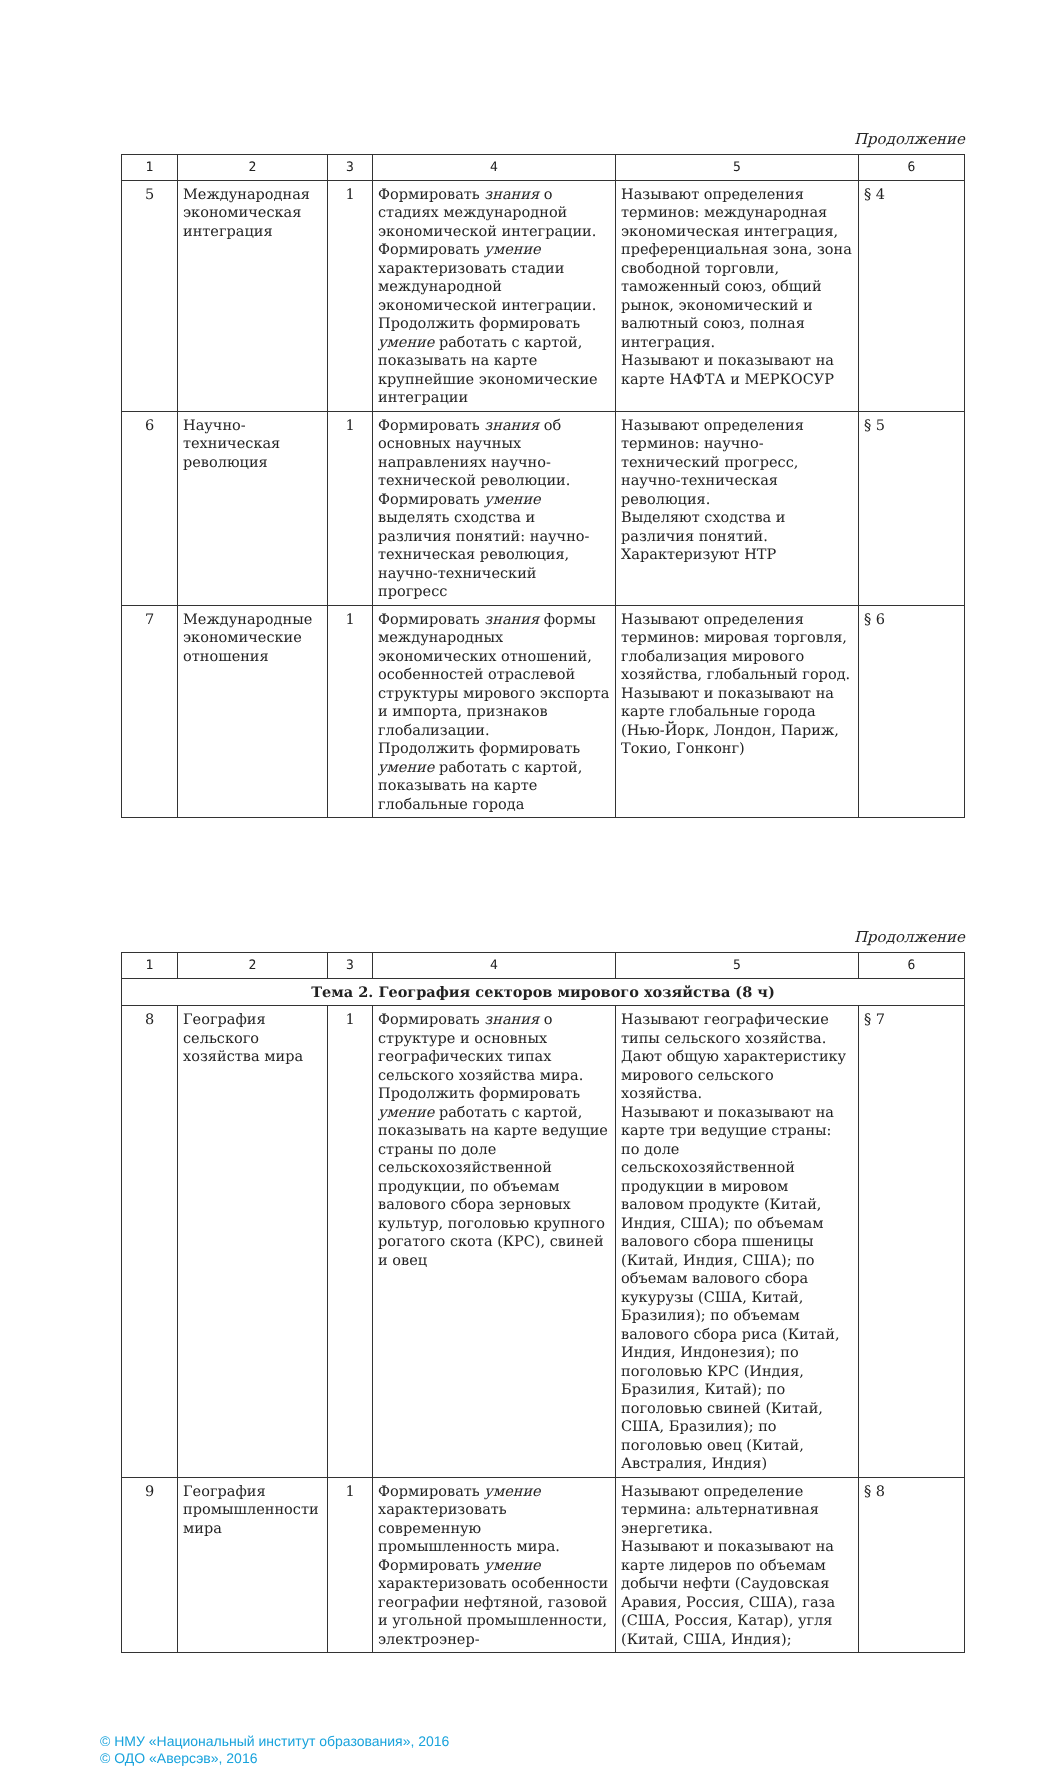Продолжение
| 1 | 2 | 3 | 4 | 5 | 6 |
| --- | --- | --- | --- | --- | --- |
| 5 | Международная экономическая интеграция | 1 | Формировать знания о стадиях международной экономической интеграции. Формировать умение характеризовать стадии международной экономической интеграции. Продолжить формировать умение работать с картой, показывать на карте крупнейшие экономические интеграции | Называют определения терминов: международная экономическая интеграция, преференциальная зона, зона свободной торговли, таможенный союз, общий рынок, экономический и валютный союз, полная интеграция. Называют и показывают на карте НАФТА и МЕРКОСУР | § 4 |
| 6 | Научно-техническая революция | 1 | Формировать знания об основных научных направлениях научно-технической революции. Формировать умение выделять сходства и различия понятий: научно-техническая революция, научно-технический прогресс | Называют определения терминов: научно-технический прогресс, научно-техническая революция. Выделяют сходства и различия понятий. Характеризуют НТР | § 5 |
| 7 | Международные экономические отношения | 1 | Формировать знания формы международных экономических отношений, особенностей отраслевой структуры мирового экспорта и импорта, признаков глобализации. Продолжить формировать умение работать с картой, показывать на карте глобальные города | Называют определения терминов: мировая торговля, глобализация мирового хозяйства, глобальный город. Называют и показывают на карте глобальные города (Нью-Йорк, Лондон, Париж, Токио, Гонконг) | § 6 |
Продолжение
| 1 | 2 | 3 | 4 | 5 | 6 |
| --- | --- | --- | --- | --- | --- |
| Тема 2. География секторов мирового хозяйства (8 ч) | | | | | |
| 8 | География сельского хозяйства мира | 1 | Формировать знания о структуре и основных географических типах сельского хозяйства мира. Продолжить формировать умение работать с картой, показывать на карте ведущие страны по доле сельскохозяйственной продукции, по объемам валового сбора зерновых культур, поголовью крупного рогатого скота (КРС), свиней и овец | Называют географические типы сельского хозяйства. Дают общую характеристику мирового сельского хозяйства. Называют и показывают на карте три ведущие страны: по доле сельскохозяйственной продукции в мировом валовом продукте (Китай, Индия, США); по объемам валового сбора пшеницы (Китай, Индия, США); по объемам валового сбора кукурузы (США, Китай, Бразилия); по объемам валового сбора риса (Китай, Индия, Индонезия); по поголовью КРС (Индия, Бразилия, Китай); по поголовью свиней (Китай, США, Бразилия); по поголовью овец (Китай, Австралия, Индия) | § 7 |
| 9 | География промышленности мира | 1 | Формировать умение характеризовать современную промышленность мира. Формировать умение характеризовать особенности географии нефтяной, газовой и угольной промышленности, электроэнер- | Называют определение термина: альтернативная энергетика. Называют и показывают на карте лидеров по объемам добычи нефти (Саудовская Аравия, Россия, США), газа (США, Россия, Катар), угля (Китай, США, Индия); | § 8 |
© НМУ «Национальный институт образования», 2016
© ОДО «Аверсэв», 2016